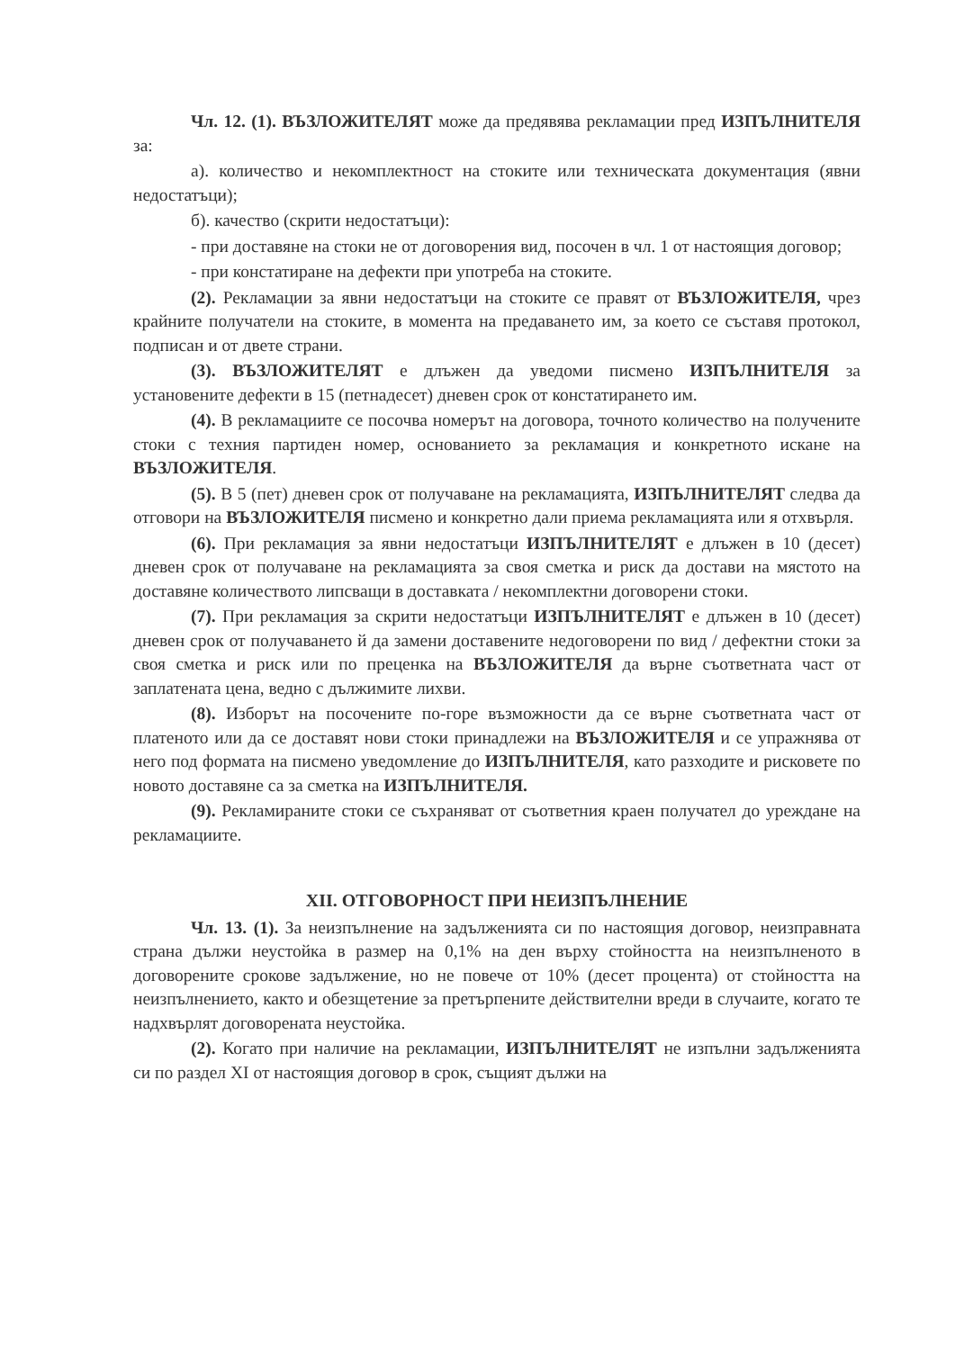Чл. 12. (1). ВЪЗЛОЖИТЕЛЯТ може да предявява рекламации пред ИЗПЪЛНИТЕЛЯ за:
а). количество и некомплектност на стоките или техническата документация (явни недостатъци);
б). качество (скрити недостатъци):
- при доставяне на стоки не от договорения вид, посочен в чл. 1 от настоящия договор;
- при констатиране на дефекти при употреба на стоките.
(2). Рекламации за явни недостатъци на стоките се правят от ВЪЗЛОЖИТЕЛЯ, чрез крайните получатели на стоките, в момента на предаването им, за което се съставя протокол, подписан и от двете страни.
(3). ВЪЗЛОЖИТЕЛЯТ е длъжен да уведоми писмено ИЗПЪЛНИТЕЛЯ за установените дефекти в 15 (петнадесет) дневен срок от констатирането им.
(4). В рекламациите се посочва номерът на договора, точното количество на получените стоки с техния партиден номер, основанието за рекламация и конкретното искане на ВЪЗЛОЖИТЕЛЯ.
(5). В 5 (пет) дневен срок от получаване на рекламацията, ИЗПЪЛНИТЕЛЯТ следва да отговори на ВЪЗЛОЖИТЕЛЯ писмено и конкретно дали приема рекламацията или я отхвърля.
(6). При рекламация за явни недостатъци ИЗПЪЛНИТЕЛЯТ е длъжен в 10 (десет) дневен срок от получаване на рекламацията за своя сметка и риск да достави на мястото на доставяне количеството липсващи в доставката / некомплектни договорени стоки.
(7). При рекламация за скрити недостатъци ИЗПЪЛНИТЕЛЯТ е длъжен в 10 (десет) дневен срок от получаването й да замени доставените недоговорени по вид / дефектни стоки за своя сметка и риск или по преценка на ВЪЗЛОЖИТЕЛЯ да върне съответната част от заплатената цена, ведно с дължимите лихви.
(8). Изборът на посочените по-горе възможности да се върне съответната част от платеното или да се доставят нови стоки принадлежи на ВЪЗЛОЖИТЕЛЯ и се упражнява от него под формата на писмено уведомление до ИЗПЪЛНИТЕЛЯ, като разходите и рисковете по новото доставяне са за сметка на ИЗПЪЛНИТЕЛЯ.
(9). Рекламираните стоки се съхраняват от съответния краен получател до уреждане на рекламациите.
XII. ОТГОВОРНОСТ ПРИ НЕИЗПЪЛНЕНИЕ
Чл. 13. (1). За неизпълнение на задълженията си по настоящия договор, неизправната страна дължи неустойка в размер на 0,1% на ден върху стойността на неизпълненото в договорените срокове задължение, но не повече от 10% (десет процента) от стойността на неизпълнението, както и обезщетение за претърпените действителни вреди в случаите, когато те надхвърлят договорената неустойка.
(2). Когато при наличие на рекламации, ИЗПЪЛНИТЕЛЯТ не изпълни задълженията си по раздел XI от настоящия договор в срок, същият дължи на